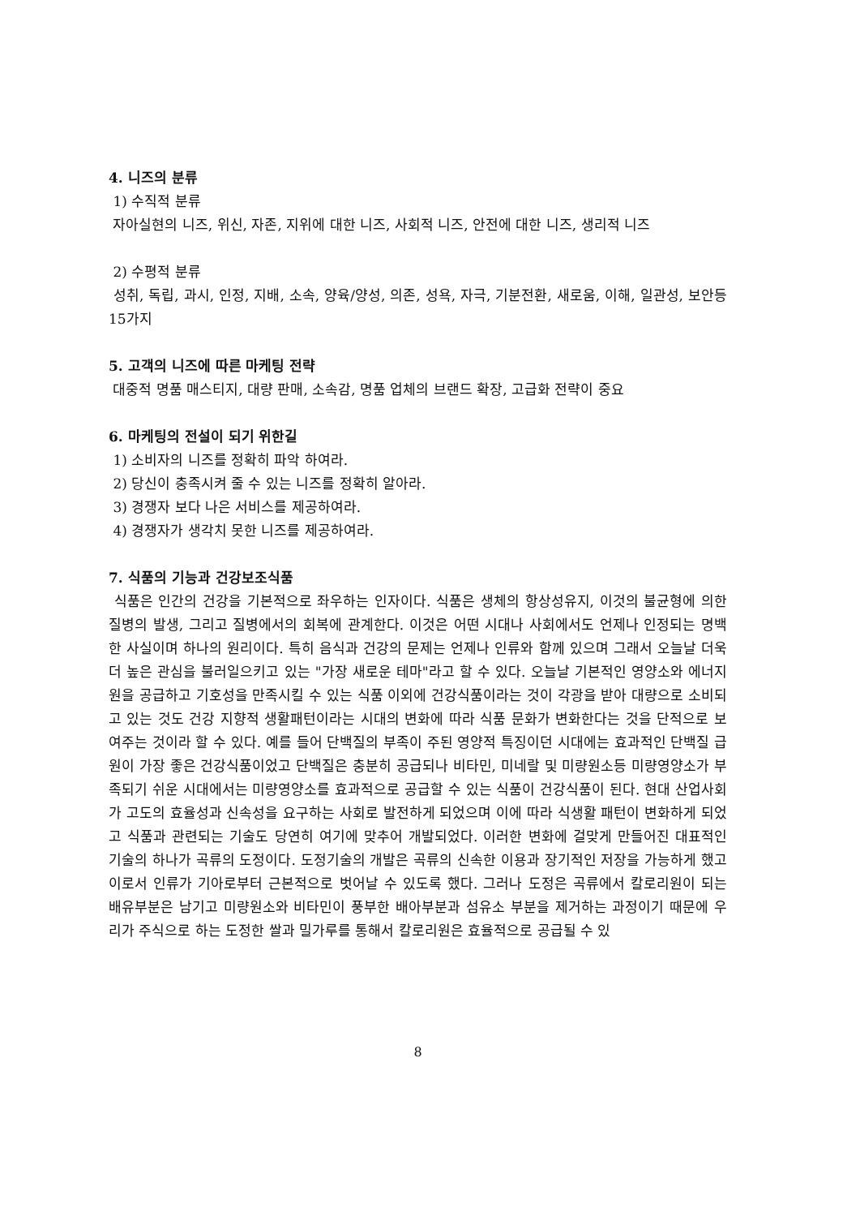4. 니즈의 분류
1) 수직적 분류
자아실현의 니즈, 위신, 자존, 지위에 대한 니즈, 사회적 니즈, 안전에 대한 니즈, 생리적 니즈
2) 수평적 분류
성취, 독립, 과시, 인정, 지배, 소속, 양육/양성, 의존, 성욕, 자극, 기분전환, 새로움, 이해, 일관성, 보안등 15가지
5. 고객의 니즈에 따른 마케팅 전략
대중적 명품 매스티지, 대량 판매, 소속감, 명품 업체의 브랜드 확장, 고급화 전략이 중요
6. 마케팅의 전설이 되기 위한길
1) 소비자의 니즈를 정확히 파악 하여라.
2) 당신이 충족시켜 줄 수 있는 니즈를 정확히 알아라.
3) 경쟁자 보다 나은 서비스를 제공하여라.
4) 경쟁자가 생각치 못한 니즈를 제공하여라.
7. 식품의 기능과 건강보조식품
식품은 인간의 건강을 기본적으로 좌우하는 인자이다. 식품은 생체의 항상성유지, 이것의 불균형에 의한 질병의 발생, 그리고 질병에서의 회복에 관계한다. 이것은 어떤 시대나 사회에서도 언제나 인정되는 명백한 사실이며 하나의 원리이다. 특히 음식과 건강의 문제는 언제나 인류와 함께 있으며 그래서 오늘날 더욱더 높은 관심을 불러일으키고 있는 "가장 새로운 테마"라고 할 수 있다. 오늘날 기본적인 영양소와 에너지원을 공급하고 기호성을 만족시킬 수 있는 식품 이외에 건강식품이라는 것이 각광을 받아 대량으로 소비되고 있는 것도 건강 지향적 생활패턴이라는 시대의 변화에 따라 식품 문화가 변화한다는 것을 단적으로 보여주는 것이라 할 수 있다. 예를 들어 단백질의 부족이 주된 영양적 특징이던 시대에는 효과적인 단백질 급원이 가장 좋은 건강식품이었고 단백질은 충분히 공급되나 비타민, 미네랄 및 미량원소등 미량영양소가 부족되기 쉬운 시대에서는 미량영양소를 효과적으로 공급할 수 있는 식품이 건강식품이 된다. 현대 산업사회가 고도의 효율성과 신속성을 요구하는 사회로 발전하게 되었으며 이에 따라 식생활 패턴이 변화하게 되었고 식품과 관련되는 기술도 당연히 여기에 맞추어 개발되었다. 이러한 변화에 걸맞게 만들어진 대표적인 기술의 하나가 곡류의 도정이다. 도정기술의 개발은 곡류의 신속한 이용과 장기적인 저장을 가능하게 했고 이로서 인류가 기아로부터 근본적으로 벗어날 수 있도록 했다. 그러나 도정은 곡류에서 칼로리원이 되는 배유부분은 남기고 미량원소와 비타민이 풍부한 배아부분과 섬유소 부분을 제거하는 과정이기 때문에 우리가 주식으로 하는 도정한 쌀과 밀가루를 통해서 칼로리원은 효율적으로 공급될 수 있
8